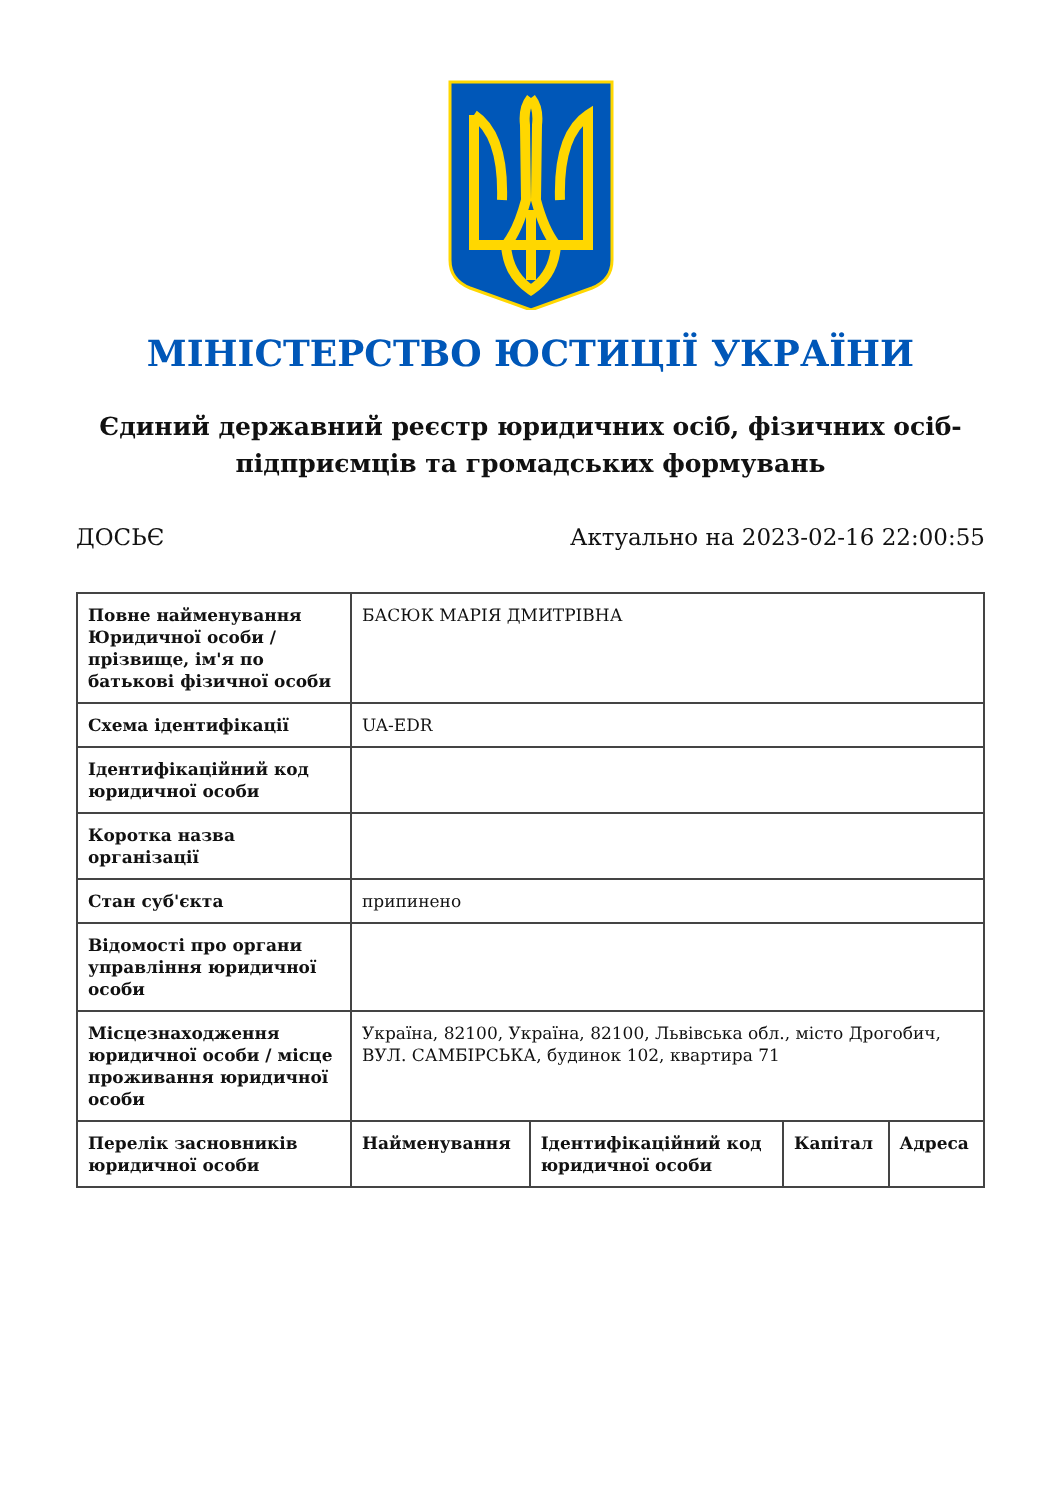МІНІСТЕРСТВО ЮСТИЦІЇ УКРАЇНИ
Єдиний державний реєстр юридичних осіб, фізичних осіб-підприємців та громадських формувань
ДОСЬЄ Актуально на 2023-02-16 22:00:55
| Повне найменування Юридичної особи / прізвище, ім'я по батькові фізичної особи | БАСЮК МАРІЯ ДМИТРІВНА | | | |
| Схема ідентифікації | UA-EDR | | | |
| Ідентифікаційний код юридичної особи | | | | |
| Коротка назва організації | | | | |
| Стан суб'єкта | припинено | | | |
| Відомості про органи управління юридичної особи | | | | |
| Місцезнаходження юридичної особи / місце проживання юридичної особи | Україна, 82100, Україна, 82100, Львівська обл., місто Дрогобич, ВУЛ. САМБІРСЬКА, будинок 102, квартира 71 | | | |
| Перелік засновників юридичної особи | Найменування | Ідентифікаційний код юридичної особи | Капітал | Адреса |